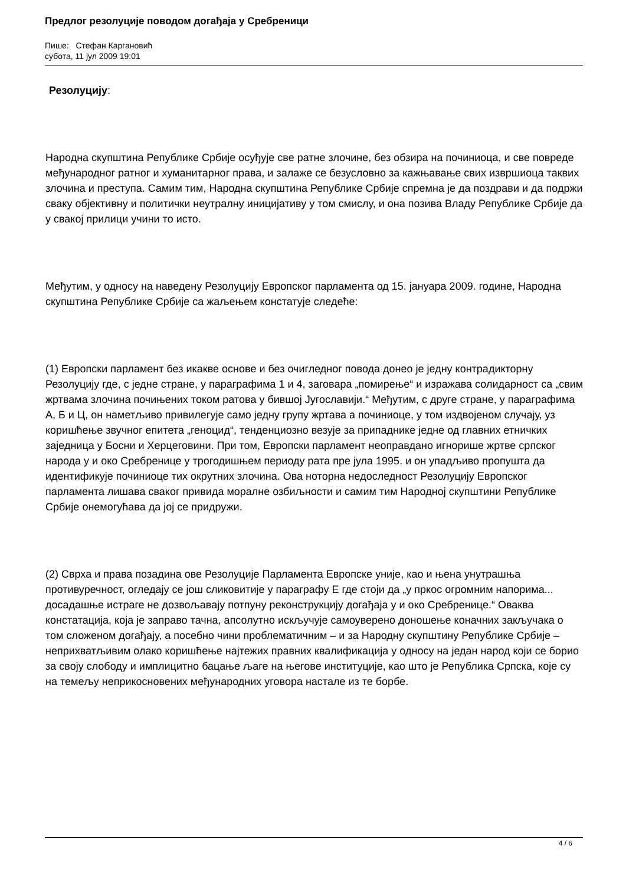Предлог резолуције поводом догађаја у Сребреници
Пише: Стефан Каргановић
субота, 11 јул 2009 19:01
Резолуцију:
Народна скупштина Републике Србије осуђује све ратне злочине, без обзира на починиоца, и све повреде међународног ратног и хуманитарног права, и залаже се безусловно за кажњавање свих извршиоца таквих злочина и преступа. Самим тим, Народна скупштина Републике Србије спремна је да поздрави и да подржи сваку објективну и политички неутралну иницијативу у том смислу, и она позива Владу Републике Србије да у свакој прилици учини то исто.
Међутим, у односу на наведену Резолуцију Европског парламента од 15. јануара 2009. године, Народна скупштина Републике Србије са жаљењем констатује следеће:
(1) Европски парламент без икакве основе и без очигледног повода донео је једну контрадикторну Резолуцију где, с једне стране, у параграфима 1 и 4, заговара „помирење“ и изражава солидарност са „свим жртвама злочина почињених током ратова у бившој Југославији.“ Међутим, с друге стране, у параграфима А, Б и Ц, он наметљиво привилегује само једну групу жртава а починиоце, у том издвојеном случају, уз коришћење звучног епитета „геноцид“, тенденциозно везује за припаднике једне од главних етничких заједница у Босни и Херцеговини. При том, Европски парламент неоправдано игнорише жртве српског народа у и око Сребренице у трогодишњем периоду рата пре јула 1995. и он упадљиво пропушта да идентификује починиоце тих окрутних злочина. Ова ноторна недоследност Резолуцију Европског парламента лишава сваког привида моралне озбиљности и самим тим Народној скупштини Републике Србије онемогућава да јој се придружи.
(2) Сврха и права позадина ове Резолуције Парламента Европске уније, као и њена унутрашња противуречност, огледају се још сликовитије у параграфу Е где стоји да „у пркос огромним напорима... досадашње истраге не дозвољавају потпуну реконструкцију догађаја у и око Сребренице.“ Оваква констатација, која је заправо тачна, апсолутно искључује самоуверено доношење коначних закључака о том сложеном догађају, а посебно чини проблематичним – и за Народну скупштину Републике Србије – неприхватљивим олако коришћење најтежих правних квалификација у односу на један народ који се борио за своју слободу и имплицитно бацање љаге на његове институције, као што је Република Српска, које су на темељу неприкосновених међународних уговора настале из те борбе.
4 / 6